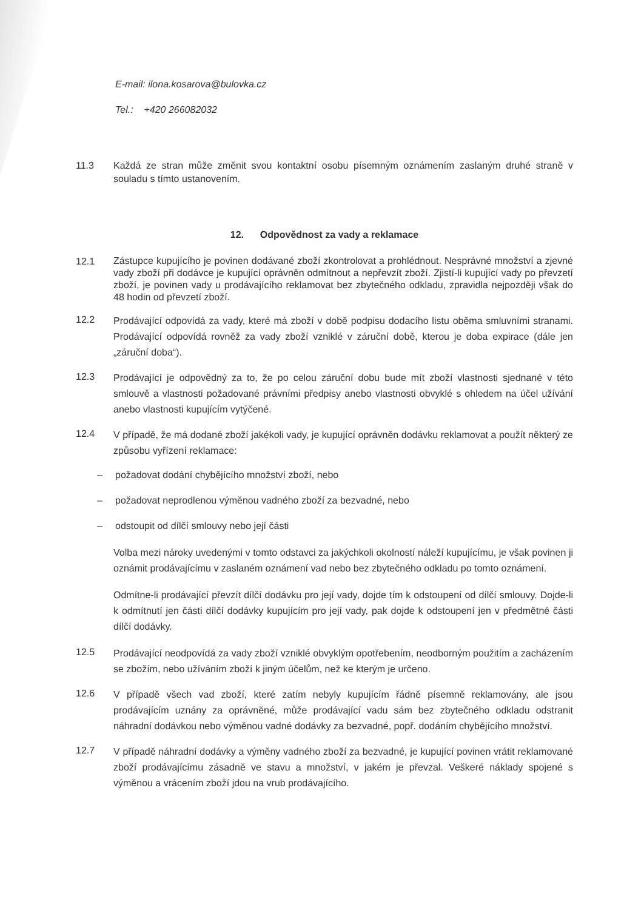E-mail: ilona.kosarova@bulovka.cz
Tel.: +420 266082032
11.3 Každá ze stran může změnit svou kontaktní osobu písemným oznámením zaslaným druhé straně v souladu s tímto ustanovením.
12. Odpovědnost za vady a reklamace
12.1
Zástupce kupujícího je povinen dodávané zboží zkontrolovat a prohlédnout. Nesprávné množství a zjevné vady zboží při dodávce je kupující oprávněn odmítnout a nepřevzít zboží. Zjistí-li kupující vady po převzetí zboží, je povinen vady u prodávajícího reklamovat bez zbytečného odkladu, zpravidla nejpozději však do 48 hodin od převzetí zboží.
12.2
Prodávající odpovídá za vady, které má zboží v době podpisu dodacího listu oběma smluvními stranami. Prodávající odpovídá rovněž za vady zboží vzniklé v záruční době, kterou je doba expirace (dále jen „záruční doba“).
12.3
Prodávající je odpovědný za to, že po celou záruční dobu bude mít zboží vlastnosti sjednané v této smlouvě a vlastnosti požadované právními předpisy anebo vlastnosti obvyklé s ohledem na účel užívání anebo vlastnosti kupujícím vytýčené.
12.4
V případě, že má dodané zboží jakékoli vady, je kupující oprávněn dodávku reklamovat a použít některý ze způsobu vyřízení reklamace:
– požadovat dodání chybějícího množství zboží, nebo
– požadovat neprodlenou výměnou vadného zboží za bezvadné, nebo
– odstoupit od dílčí smlouvy nebo její části
Volba mezi nároky uvedenými v tomto odstavci za jakýchkoli okolností náleží kupujícímu, je však povinen ji oznámit prodávajícímu v zaslaném oznámení vad nebo bez zbytečného odkladu po tomto oznámení.
Odmítne-li prodávající převzít dílčí dodávku pro její vady, dojde tím k odstoupení od dílčí smlouvy. Dojde-li k odmítnutí jen části dílčí dodávky kupujícím pro její vady, pak dojde k odstoupení jen v předmětné části dílčí dodávky.
12.5
Prodávající neodpovídá za vady zboží vzniklé obvyklým opotřebením, neodborným použitím a zacházením se zbožím, nebo užíváním zboží k jiným účelům, než ke kterým je určeno.
12.6
V případě všech vad zboží, které zatím nebyly kupujícím řádně písemně reklamovány, ale jsou prodávajícím uznány za oprávněné, může prodávající vadu sám bez zbytečného odkladu odstranit náhradní dodávkou nebo výměnou vadné dodávky za bezvadné, popř. dodáním chybějícího množství.
12.7
V případě náhradní dodávky a výměny vadného zboží za bezvadné, je kupující povinen vrátit reklamované zboží prodávajícímu zásadně ve stavu a množství, v jakém je převzal. Veškeré náklady spojené s výměnou a vrácením zboží jdou na vrub prodávajícího.